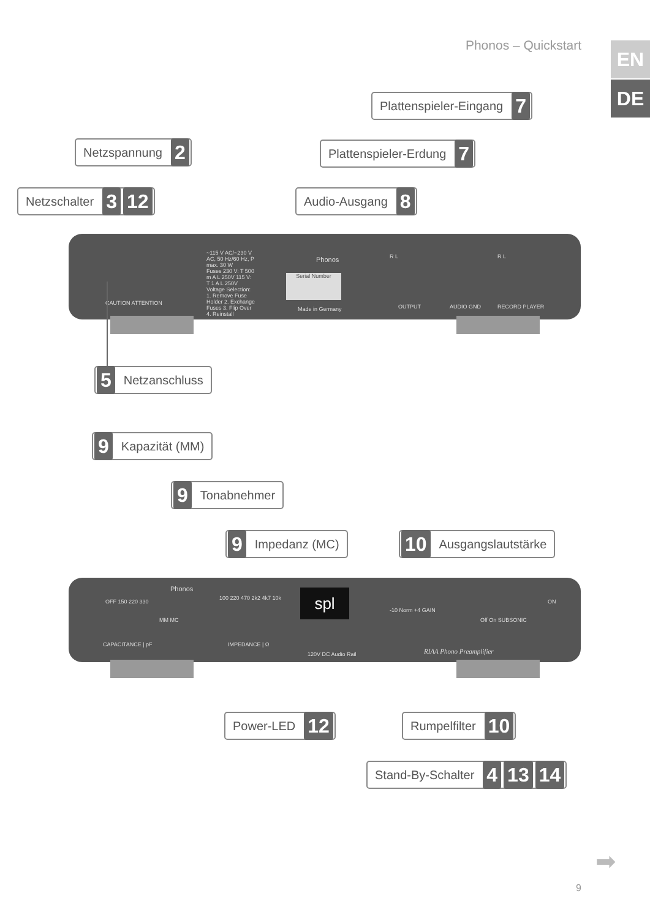Phonos – Quickstart EN
DE Plattenspieler-Eingang 7
Netzspannung 2 Plattenspieler-Erdung 7
Netzschalter 3 12 Audio-Ausgang 8
~115 V AC/~230 V AC, 50 Hz/60 Hz, P max. 30 W
Fuses 230 V: T 500 m A L 250V 115 V: T 1 A L 250V
Voltage Selection: 1. Remove Fuse Holder 2. Exchange Fuses 3. Flip Over 4. Reinstall
CAUTION ATTENTION
Phonos
Serial Number
Made in Germany
R L
OUTPUT AUDIO GND
R L
RECORD PLAYER
5 Netzanschluss
9 Kapazität (MM)
9 Tonabnehmer
9 Impedanz (MC) 10 Ausgangslautstärke
Phonos
OFF 150 220 330
CAPACITANCE | pF
MM MC
100 220 470 2k2 4k7 10k
IMPEDANCE | Ω
spl
120V DC Audio Rail
-10 Norm +4 GAIN
Off On SUBSONIC
RIAA Phono Preamplifier
ON
Power-LED 12 Rumpelfilter 10
Stand-By-Schalter 4 13 14
➡
9